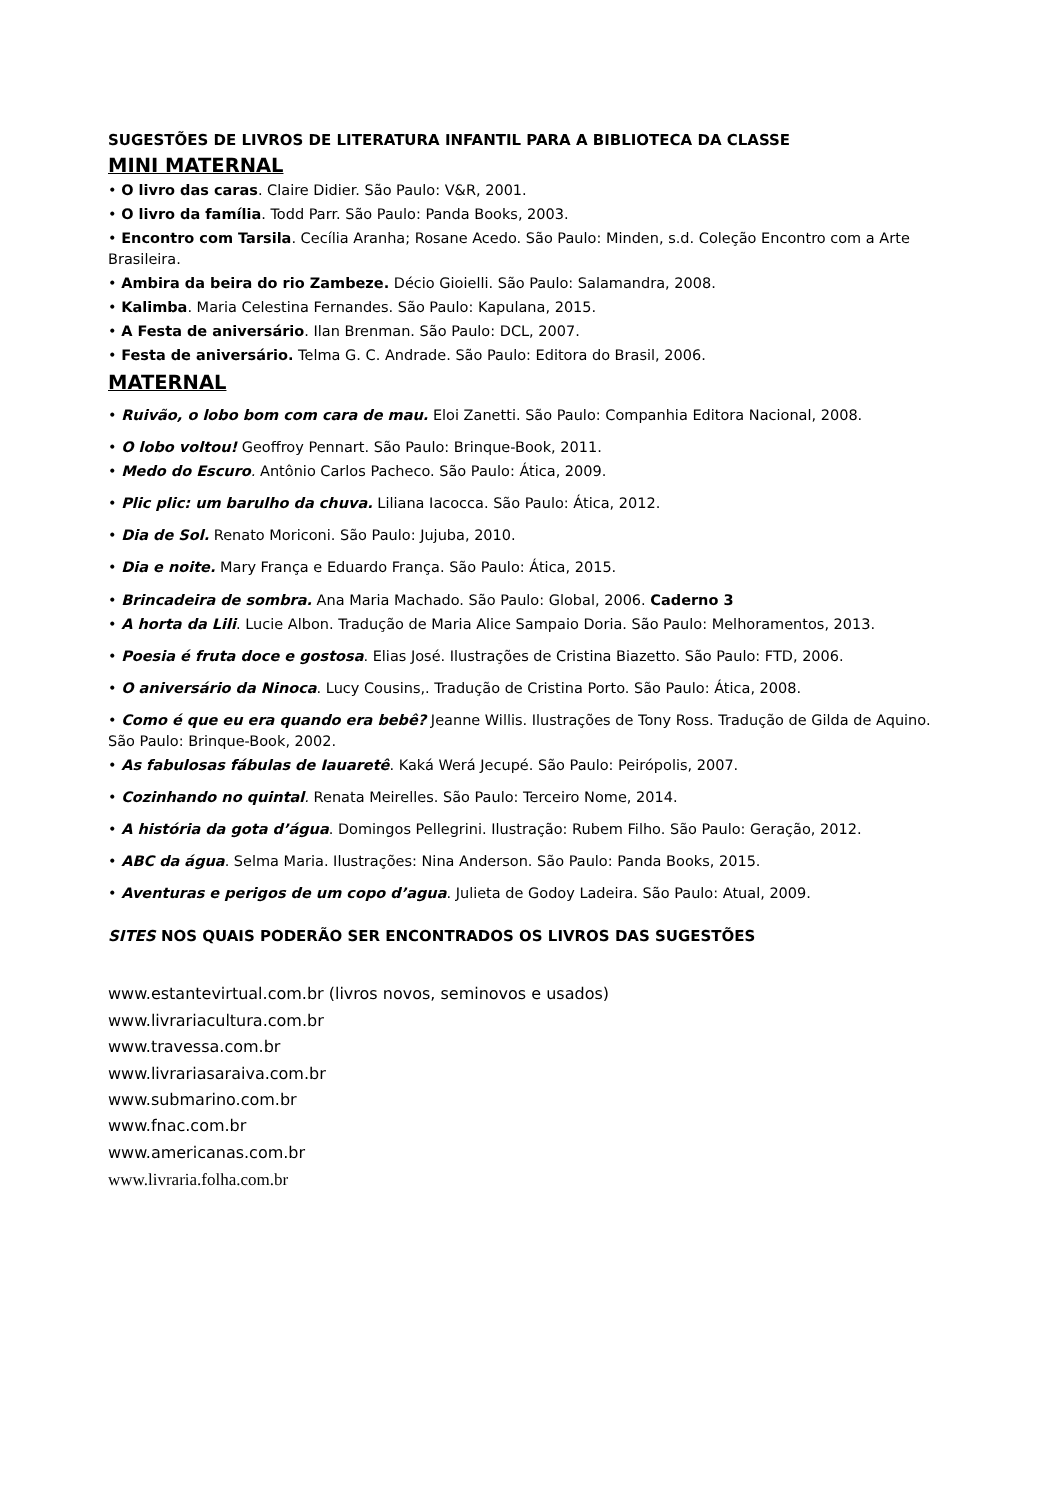SUGESTÕES DE LIVROS DE LITERATURA INFANTIL PARA A BIBLIOTECA DA CLASSE
MINI MATERNAL
• O livro das caras. Claire Didier. São Paulo: V&R, 2001.
• O livro da família. Todd Parr. São Paulo: Panda Books, 2003.
• Encontro com Tarsila. Cecília Aranha; Rosane Acedo. São Paulo: Minden, s.d. Coleção Encontro com a Arte Brasileira.
• Ambira da beira do rio Zambeze. Décio Gioielli. São Paulo: Salamandra, 2008.
• Kalimba. Maria Celestina Fernandes. São Paulo: Kapulana, 2015.
• A Festa de aniversário. Ilan Brenman. São Paulo: DCL, 2007.
• Festa de aniversário. Telma G. C. Andrade. São Paulo: Editora do Brasil, 2006.
MATERNAL
• Ruivão, o lobo bom com cara de mau. Eloi Zanetti. São Paulo: Companhia Editora Nacional, 2008.
• O lobo voltou! Geoffroy Pennart. São Paulo: Brinque-Book, 2011.
• Medo do Escuro. Antônio Carlos Pacheco. São Paulo: Ática, 2009.
• Plic plic: um barulho da chuva. Liliana Iacocca. São Paulo: Ática, 2012.
• Dia de Sol. Renato Moriconi. São Paulo: Jujuba, 2010.
• Dia e noite. Mary França e Eduardo França. São Paulo: Ática, 2015.
• Brincadeira de sombra. Ana Maria Machado. São Paulo: Global, 2006. Caderno 3
• A horta da Lili. Lucie Albon. Tradução de Maria Alice Sampaio Doria. São Paulo: Melhoramentos, 2013.
• Poesia é fruta doce e gostosa. Elias José. Ilustrações de Cristina Biazetto. São Paulo: FTD, 2006.
• O aniversário da Ninoca. Lucy Cousins,. Tradução de Cristina Porto. São Paulo: Ática, 2008.
• Como é que eu era quando era bebê? Jeanne Willis. Ilustrações de Tony Ross. Tradução de Gilda de Aquino. São Paulo: Brinque-Book, 2002.
• As fabulosas fábulas de Iauaretê. Kaká Werá Jecupé. São Paulo: Peirópolis, 2007.
• Cozinhando no quintal. Renata Meirelles. São Paulo: Terceiro Nome, 2014.
• A história da gota d’água. Domingos Pellegrini. Ilustração: Rubem Filho. São Paulo: Geração, 2012.
• ABC da água. Selma Maria. Ilustrações: Nina Anderson. São Paulo: Panda Books, 2015.
• Aventuras e perigos de um copo d’agua. Julieta de Godoy Ladeira. São Paulo: Atual, 2009.
SITES NOS QUAIS PODERÃO SER ENCONTRADOS OS LIVROS DAS SUGESTÕES
www.estantevirtual.com.br (livros novos, seminovos e usados)
www.livrariacultura.com.br
www.travessa.com.br
www.livrariasaraiva.com.br
www.submarino.com.br
www.fnac.com.br
www.americanas.com.br
www.livraria.folha.com.br